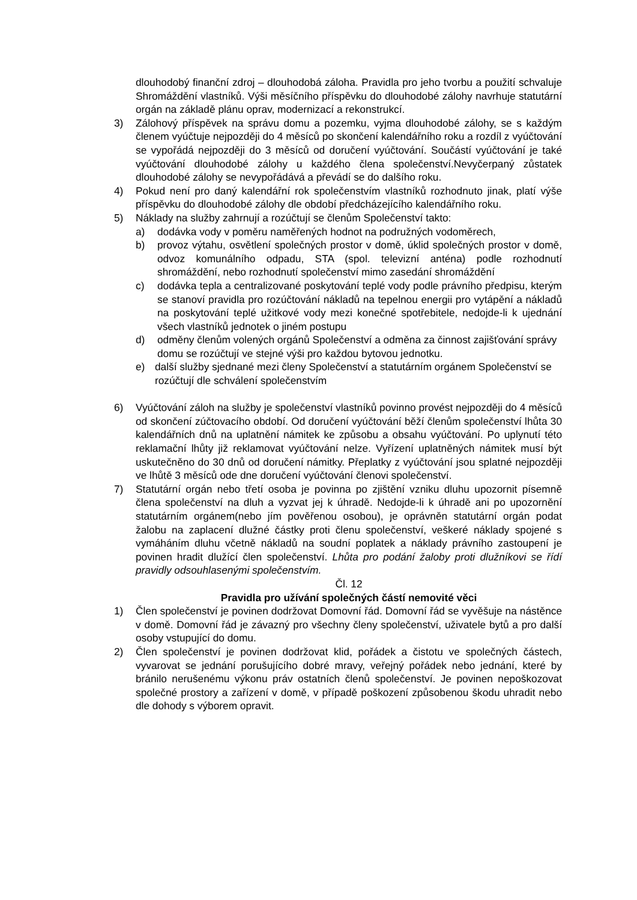dlouhodobý finanční zdroj – dlouhodobá záloha. Pravidla pro jeho tvorbu a použití schvaluje Shromáždění vlastníků. Výši měsíčního příspěvku do dlouhodobé zálohy navrhuje statutární orgán na základě plánu oprav, modernizací a rekonstrukcí.
3) Zálohový příspěvek na správu domu a pozemku, vyjma dlouhodobé zálohy, se s každým členem vyúčtuje nejpozději do 4 měsíců po skončení kalendářního roku a rozdíl z vyúčtování se vypořádá nejpozději do 3 měsíců od doručení vyúčtování. Součástí vyúčtování je také vyúčtování dlouhodobé zálohy u každého člena společenství.Nevyčerpaný zůstatek dlouhodobé zálohy se nevypořádává a převádí se do dalšího roku.
4) Pokud není pro daný kalendářní rok společenstvím vlastníků rozhodnuto jinak, platí výše příspěvku do dlouhodobé zálohy dle období předcházejícího kalendářního roku.
5) Náklady na služby zahrnují a rozúčtují se členům Společenství takto:
a) dodávka vody v poměru naměřených hodnot na podružných vodoměrech,
b) provoz výtahu, osvětlení společných prostor v domě, úklid společných prostor v domě, odvoz komunálního odpadu, STA (spol. televizní anténa) podle rozhodnutí shromáždění, nebo rozhodnutí společenství mimo zasedání shromáždění
c) dodávka tepla a centralizované poskytování teplé vody podle právního předpisu, kterým se stanoví pravidla pro rozúčtování nákladů na tepelnou energii pro vytápění a nákladů na poskytování teplé užitkové vody mezi konečné spotřebitele, nedojde-li k ujednání všech vlastníků jednotek o jiném postupu
d) odměny členům volených orgánů Společenství a odměna za činnost zajišťování správy domu se rozúčtují ve stejné výši pro každou bytovou jednotku.
e) další služby sjednané mezi členy Společenství a statutárním orgánem Společenství se rozúčtují dle schválení společenstvím
6) Vyúčtování záloh na služby je společenství vlastníků povinno provést nejpozději do 4 měsíců od skončení zúčtovacího období. Od doručení vyúčtování běží členům společenství lhůta 30 kalendářních dnů na uplatnění námitek ke způsobu a obsahu vyúčtování. Po uplynutí této reklamační lhůty již reklamovat vyúčtování nelze. Vyřízení uplatněných námitek musí být uskutečněno do 30 dnů od doručení námitky. Přeplatky z vyúčtování jsou splatné nejpozději ve lhůtě 3 měsíců ode dne doručení vyúčtování členovi společenství.
7) Statutární orgán nebo třetí osoba je povinna po zjištění vzniku dluhu upozornit písemně člena společenství na dluh a vyzvat jej k úhradě. Nedojde-li k úhradě ani po upozornění statutárním orgánem(nebo jím pověřenou osobou), je oprávněn statutární orgán podat žalobu na zaplacení dlužné částky proti členu společenství, veškeré náklady spojené s vymáháním dluhu včetně nákladů na soudní poplatek a náklady právního zastoupení je povinen hradit dlužící člen společenství. Lhůta pro podání žaloby proti dlužníkovi se řídí pravidly odsouhlasenými společenstvím.
Čl. 12
Pravidla pro užívání společných částí nemovité věci
1) Člen společenství je povinen dodržovat Domovní řád. Domovní řád se vyvěšuje na nástěnce v domě. Domovní řád je závazný pro všechny členy společenství, uživatele bytů a pro další osoby vstupující do domu.
2) Člen společenství je povinen dodržovat klid, pořádek a čistotu ve společných částech, vyvarovat se jednání porušujícího dobré mravy, veřejný pořádek nebo jednání, které by bránilo nerušenému výkonu práv ostatních členů společenství. Je povinen nepoškozovat společné prostory a zařízení v domě, v případě poškození způsobenou škodu uhradit nebo dle dohody s výborem opravit.